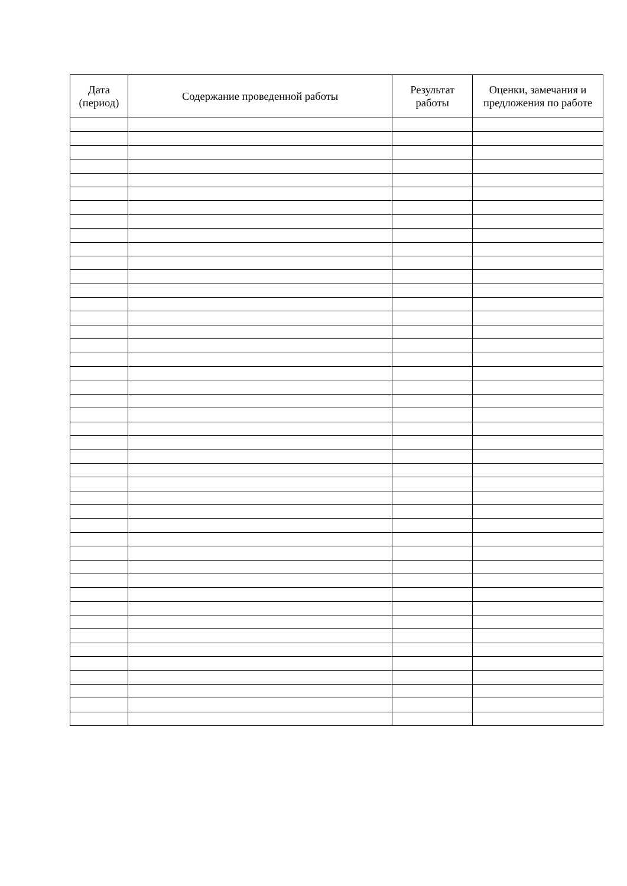| Дата (период) | Содержание проведенной работы | Результат работы | Оценки, замечания и предложения по работе |
| --- | --- | --- | --- |